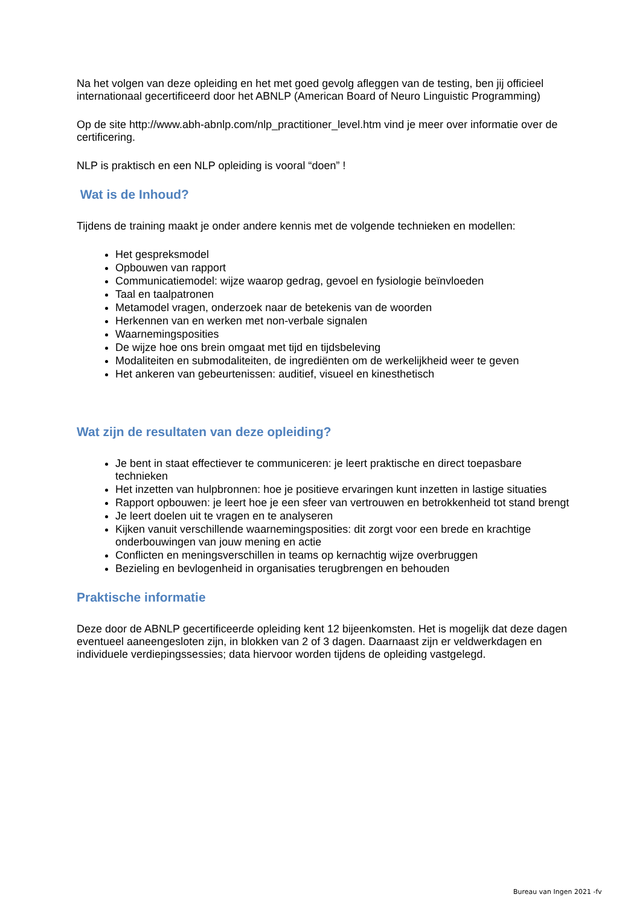Na het volgen van deze opleiding en het met goed gevolg afleggen van de testing, ben jij officieel internationaal gecertificeerd door het ABNLP (American Board of Neuro Linguistic Programming)
Op de site http://www.abh-abnlp.com/nlp_practitioner_level.htm vind je meer over informatie over de certificering.
NLP is praktisch en een NLP opleiding is vooral “doen” !
Wat is de Inhoud?
Tijdens de training maakt je onder andere kennis met de volgende technieken en modellen:
Het gespreksmodel
Opbouwen van rapport
Communicatiemodel: wijze waarop gedrag, gevoel en fysiologie beïnvloeden
Taal en taalpatronen
Metamodel vragen, onderzoek naar de betekenis van de woorden
Herkennen van en werken met non-verbale signalen
Waarnemingsposities
De wijze hoe ons brein omgaat met tijd en tijdsbeleving
Modaliteiten en submodaliteiten, de ingrediënten om de werkelijkheid weer te geven
Het ankeren van gebeurtenissen: auditief, visueel en kinesthetisch
Wat zijn de resultaten van deze opleiding?
Je bent in staat effectiever te communiceren: je leert praktische en direct toepasbare technieken
Het inzetten van hulpbronnen: hoe je positieve ervaringen kunt inzetten in lastige situaties
Rapport opbouwen: je leert hoe je een sfeer van vertrouwen en betrokkenheid tot stand brengt
Je leert doelen uit te vragen en te analyseren
Kijken vanuit verschillende waarnemingsposities: dit zorgt voor een brede en krachtige onderbouwingen van jouw mening en actie
Conflicten en meningsverschillen in teams op kernachtig wijze overbruggen
Bezieling en bevlogenheid in organisaties terugbrengen en behouden
Praktische informatie
Deze door de ABNLP gecertificeerde opleiding kent 12 bijeenkomsten. Het is mogelijk dat deze dagen eventueel aaneengesloten zijn, in blokken van 2 of 3 dagen. Daarnaast zijn er veldwerkdagen en individuele verdiepingssessies; data hiervoor worden tijdens de opleiding vastgelegd.
Bureau van Ingen 2021 -fv